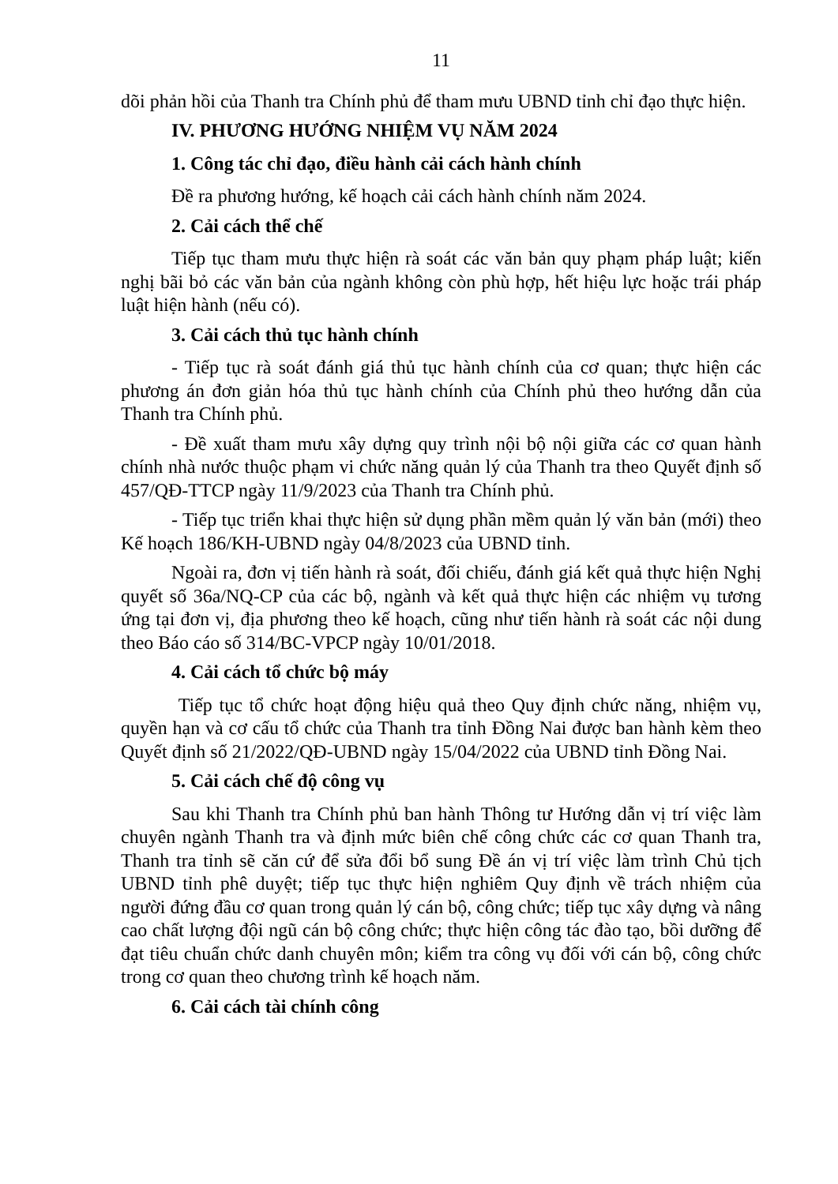11
dõi phản hồi của Thanh tra Chính phủ để tham mưu UBND tỉnh chỉ đạo thực hiện.
IV. PHƯƠNG HƯỚNG NHIỆM VỤ NĂM 2024
1. Công tác chỉ đạo, điều hành cải cách hành chính
Đề ra phương hướng, kế hoạch cải cách hành chính năm 2024.
2. Cải cách thể chế
Tiếp tục tham mưu thực hiện rà soát các văn bản quy phạm pháp luật; kiến nghị bãi bỏ các văn bản của ngành không còn phù hợp, hết hiệu lực hoặc trái pháp luật hiện hành (nếu có).
3. Cải cách thủ tục hành chính
- Tiếp tục rà soát đánh giá thủ tục hành chính của cơ quan; thực hiện các phương án đơn giản hóa thủ tục hành chính của Chính phủ theo hướng dẫn của Thanh tra Chính phủ.
- Đề xuất tham mưu xây dựng quy trình nội bộ nội giữa các cơ quan hành chính nhà nước thuộc phạm vi chức năng quản lý của Thanh tra theo Quyết định số 457/QĐ-TTCP ngày 11/9/2023 của Thanh tra Chính phủ.
- Tiếp tục triển khai thực hiện sử dụng phần mềm quản lý văn bản (mới) theo Kế hoạch 186/KH-UBND ngày 04/8/2023 của UBND tỉnh.
Ngoài ra, đơn vị tiến hành rà soát, đối chiếu, đánh giá kết quả thực hiện Nghị quyết số 36a/NQ-CP của các bộ, ngành và kết quả thực hiện các nhiệm vụ tương ứng tại đơn vị, địa phương theo kế hoạch, cũng như tiến hành rà soát các nội dung theo Báo cáo số 314/BC-VPCP ngày 10/01/2018.
4. Cải cách tổ chức bộ máy
Tiếp tục tổ chức hoạt động hiệu quả theo Quy định chức năng, nhiệm vụ, quyền hạn và cơ cấu tổ chức của Thanh tra tỉnh Đồng Nai được ban hành kèm theo Quyết định số 21/2022/QĐ-UBND ngày 15/04/2022 của UBND tỉnh Đồng Nai.
5. Cải cách chế độ công vụ
Sau khi Thanh tra Chính phủ ban hành Thông tư Hướng dẫn vị trí việc làm chuyên ngành Thanh tra và định mức biên chế công chức các cơ quan Thanh tra, Thanh tra tỉnh sẽ căn cứ để sửa đổi bổ sung Đề án vị trí việc làm trình Chủ tịch UBND tỉnh phê duyệt; tiếp tục thực hiện nghiêm Quy định về trách nhiệm của người đứng đầu cơ quan trong quản lý cán bộ, công chức; tiếp tục xây dựng và nâng cao chất lượng đội ngũ cán bộ công chức; thực hiện công tác đào tạo, bồi dưỡng để đạt tiêu chuẩn chức danh chuyên môn; kiểm tra công vụ đối với cán bộ, công chức trong cơ quan theo chương trình kế hoạch năm.
6. Cải cách tài chính công